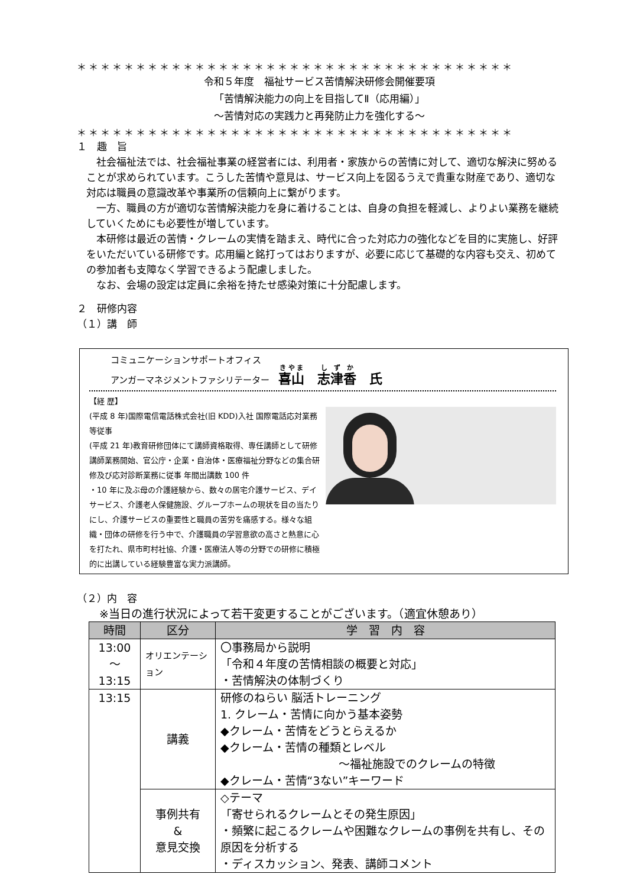＊＊＊＊＊＊＊＊＊＊＊＊＊＊＊＊＊＊＊＊＊＊＊＊＊＊＊＊＊＊＊＊＊＊＊＊＊
令和５年度　福祉サービス苦情解決研修会開催要項
「苦情解決能力の向上を目指してⅡ（応用編）」
～苦情対応の実践力と再発防止力を強化する～
＊＊＊＊＊＊＊＊＊＊＊＊＊＊＊＊＊＊＊＊＊＊＊＊＊＊＊＊＊＊＊＊＊＊＊＊＊
１　趣　旨
社会福祉法では、社会福祉事業の経営者には、利用者・家族からの苦情に対して、適切な解決に努めることが求められています。こうした苦情や意見は、サービス向上を図るうえで貴重な財産であり、適切な対応は職員の意識改革や事業所の信頼向上に繋がります。
一方、職員の方が適切な苦情解決能力を身に着けることは、自身の負担を軽減し、よりよい業務を継続していくためにも必要性が増しています。
本研修は最近の苦情・クレームの実情を踏まえ、時代に合った対応力の強化などを目的に実施し、好評をいただいている研修です。応用編と銘打ってはおりますが、必要に応じて基礎的な内容も交え、初めての参加者も支障なく学習できるよう配慮しました。
なお、会場の設定は定員に余裕を持たせ感染対策に十分配慮します。
２　研修内容
（１）講　師
コミュニケーションサポートオフィス
アンガーマネジメントファシリテーター　喜山　志津香　氏
【経 歴】
(平成 8 年)国際電信電話株式会社(旧 KDD)入社 国際電話応対業務等従事
(平成 21 年)教育研修団体にて講師資格取得、専任講師として研修講師業務開始、官公庁・企業・自治体・医療福祉分野などの集合研修及び応対診断業務に従事 年間出講数 100 件
・10 年に及ぶ母の介護経験から、数々の居宅介護サービス、デイサービス、介護老人保健施設、グループホームの現状を目の当たりにし、介護サービスの重要性と職員の苦労を痛感する。様々な組織・団体の研修を行う中で、介護職員の学習意欲の高さと熱意に心を打たれ、県市町村社協、介護・医療法人等の分野での研修に積極的に出講している経験豊富な実力派講師。
（２）内　容
※当日の進行状況によって若干変更することがございます。（適宜休憩あり）
| 時間 | 区分 | 学 習 内 容 |
| --- | --- | --- |
| 13:00 ～ 13:15 | オリエンテーション | 〇事務局から説明 「令和４年度の苦情相談の概要と対応」 ・苦情解決の体制づくり |
| 13:15 | 講義 | 研修のねらい 脳活トレーニング 1. クレーム・苦情に向かう基本姿勢 ◆クレーム・苦情をどうとらえるか ◆クレーム・苦情の種類とレベル ～福祉施設でのクレームの特徴 ◆クレーム・苦情“3ない”キーワード |
| | 事例共有 & 意見交換 | ◇テーマ 「寄せられるクレームとその発生原因」 ・頻繁に起こるクレームや困難なクレームの事例を共有し、その原因を分析する ・ディスカッション、発表、講師コメント |